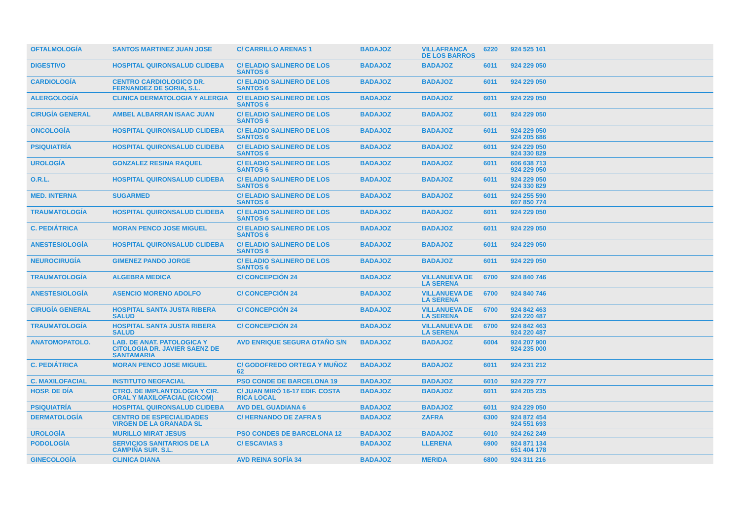| OFTALMOLOGÍA | SANTOS MARTINEZ JUAN JOSE | C/ CARRILLO ARENAS 1 | BADAJOZ | VILLAFRANCA DE LOS BARROS | 6220 | 924 525 161 | |
| DIGESTIVO | HOSPITAL QUIRONSALUD CLIDEBA | C/ ELADIO SALINERO DE LOS SANTOS 6 | BADAJOZ | BADAJOZ | 6011 | 924 229 050 | |
| CARDIOLOGÍA | CENTRO CARDIOLOGICO DR. FERNANDEZ DE SORIA, S.L. | C/ ELADIO SALINERO DE LOS SANTOS 6 | BADAJOZ | BADAJOZ | 6011 | 924 229 050 | |
| ALERGOLOGÍA | CLINICA DERMATOLOGIA Y ALERGIA | C/ ELADIO SALINERO DE LOS SANTOS 6 | BADAJOZ | BADAJOZ | 6011 | 924 229 050 | |
| CIRUGÍA GENERAL | AMBEL ALBARRAN ISAAC JUAN | C/ ELADIO SALINERO DE LOS SANTOS 6 | BADAJOZ | BADAJOZ | 6011 | 924 229 050 | |
| ONCOLOGÍA | HOSPITAL QUIRONSALUD CLIDEBA | C/ ELADIO SALINERO DE LOS SANTOS 6 | BADAJOZ | BADAJOZ | 6011 | 924 229 050 924 205 686 | |
| PSIQUIATRÍA | HOSPITAL QUIRONSALUD CLIDEBA | C/ ELADIO SALINERO DE LOS SANTOS 6 | BADAJOZ | BADAJOZ | 6011 | 924 229 050 924 330 829 | |
| UROLOGÍA | GONZALEZ RESINA RAQUEL | C/ ELADIO SALINERO DE LOS SANTOS 6 | BADAJOZ | BADAJOZ | 6011 | 606 638 713 924 229 050 | |
| O.R.L. | HOSPITAL QUIRONSALUD CLIDEBA | C/ ELADIO SALINERO DE LOS SANTOS 6 | BADAJOZ | BADAJOZ | 6011 | 924 229 050 924 330 829 | |
| MED. INTERNA | SUGARMED | C/ ELADIO SALINERO DE LOS SANTOS 6 | BADAJOZ | BADAJOZ | 6011 | 924 255 590 607 850 774 | |
| TRAUMATOLOGÍA | HOSPITAL QUIRONSALUD CLIDEBA | C/ ELADIO SALINERO DE LOS SANTOS 6 | BADAJOZ | BADAJOZ | 6011 | 924 229 050 | |
| C. PEDIÁTRICA | MORAN PENCO JOSE MIGUEL | C/ ELADIO SALINERO DE LOS SANTOS 6 | BADAJOZ | BADAJOZ | 6011 | 924 229 050 | |
| ANESTESIOLOGÍA | HOSPITAL QUIRONSALUD CLIDEBA | C/ ELADIO SALINERO DE LOS SANTOS 6 | BADAJOZ | BADAJOZ | 6011 | 924 229 050 | |
| NEUROCIRUGÍA | GIMENEZ PANDO JORGE | C/ ELADIO SALINERO DE LOS SANTOS 6 | BADAJOZ | BADAJOZ | 6011 | 924 229 050 | |
| TRAUMATOLOGÍA | ALGEBRA MEDICA | C/ CONCEPCIÓN 24 | BADAJOZ | VILLANUEVA DE LA SERENA | 6700 | 924 840 746 | |
| ANESTESIOLOGÍA | ASENCIO MORENO ADOLFO | C/ CONCEPCIÓN 24 | BADAJOZ | VILLANUEVA DE LA SERENA | 6700 | 924 840 746 | |
| CIRUGÍA GENERAL | HOSPITAL SANTA JUSTA RIBERA SALUD | C/ CONCEPCIÓN 24 | BADAJOZ | VILLANUEVA DE LA SERENA | 6700 | 924 842 463 924 220 487 | |
| TRAUMATOLOGÍA | HOSPITAL SANTA JUSTA RIBERA SALUD | C/ CONCEPCIÓN 24 | BADAJOZ | VILLANUEVA DE LA SERENA | 6700 | 924 842 463 924 220 487 | |
| ANATOMOPATOLO. | LAB. DE ANAT. PATOLOGICA Y CITOLOGIA DR. JAVIER SAENZ DE SANTAMARIA | AVD ENRIQUE SEGURA OTAÑO S/N | BADAJOZ | BADAJOZ | 6004 | 924 207 900 924 235 000 | |
| C. PEDIÁTRICA | MORAN PENCO JOSE MIGUEL | C/ GODOFREDO ORTEGA Y MUÑOZ 62 | BADAJOZ | BADAJOZ | 6011 | 924 231 212 | |
| C. MAXILOFACIAL | INSTITUTO NEOFACIAL | PSO CONDE DE BARCELONA 19 | BADAJOZ | BADAJOZ | 6010 | 924 229 777 | |
| HOSP. DE DÍA | CTRO. DE IMPLANTOLOGIA Y CIR. ORAL Y MAXILOFACIAL (CICOM) | C/ JUAN MIRÓ 16-17 EDIF. COSTA RICA LOCAL | BADAJOZ | BADAJOZ | 6011 | 924 205 235 | |
| PSIQUIATRÍA | HOSPITAL QUIRONSALUD CLIDEBA | AVD DEL GUADIANA 6 | BADAJOZ | BADAJOZ | 6011 | 924 229 050 | |
| DERMATOLOGÍA | CENTRO DE ESPECIALIDADES VIRGEN DE LA GRANADA SL | C/ HERNANDO DE ZAFRA 5 | BADAJOZ | ZAFRA | 6300 | 924 872 454 924 551 693 | |
| UROLOGÍA | MURILLO MIRAT JESUS | PSO CONDES DE BARCELONA 12 | BADAJOZ | BADAJOZ | 6010 | 924 262 249 | |
| PODOLOGÍA | SERVICIOS SANITARIOS DE LA CAMPIÑA SUR. S.L. | C/ ESCAVIAS 3 | BADAJOZ | LLERENA | 6900 | 924 871 134 651 404 178 | |
| GINECOLOGÍA | CLINICA DIANA | AVD REINA SOFÍA 34 | BADAJOZ | MERIDA | 6800 | 924 311 216 | |